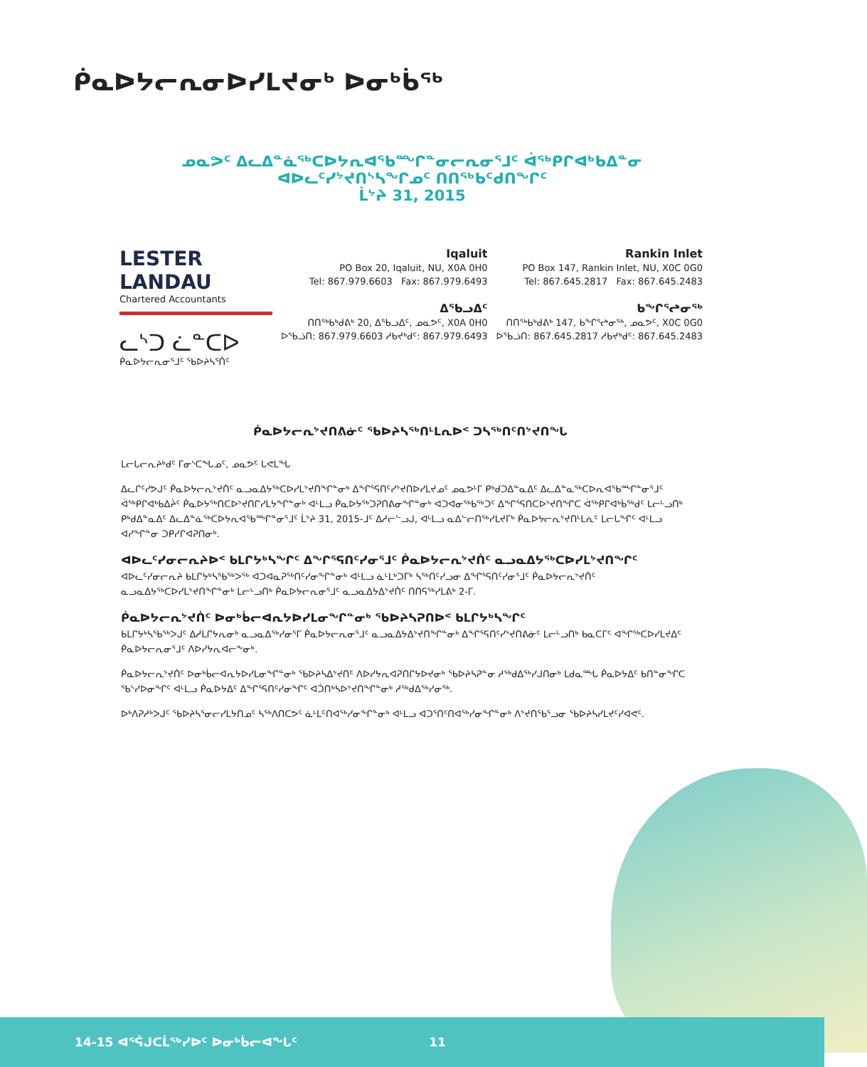ᑮᓇᐅᔭᓕᕆᓂᐅᓯᒪᔪᓂᒃ ᐅᓂᒃᑳᖅ
ᓄᓇᕗᑦ ᐃᓚᐃᓐᓈᖅᑕᐅᔭᕆᐊᖃᙱᓐᓂᓕᕆᓂᕐᒧᑦ ᐋᖅᑭᒋᐊᒃᑲᐃᓐᓂ
ᐊᐅᓚᑦᓯᔾᔪᑎᔅᓴᖏᓄᑦ ᑎᑎᖅᑲᑦᑯᑎᖏᑦ
ᒫᔾᔨ 31, 2015
LESTER LANDAU
Chartered Accountants
ᓚᔅᑐ ᓛᓐᑕᐅ
ᑮᓇᐅᔭᓕᕆᓂᕐᒧᑦ ᖃᐅᔨᓴᕐᑏᑦ
Iqaluit
PO Box 20, Iqaluit, NU, X0A 0H0
Tel: 867.979.6603 Fax: 867.979.6493
ᐃᖃᓗᐃᑦ
ᑎᑎᖅᑲᒃᑯᕕᒃ 20, ᐃᖃᓗᐃᑦ, ᓄᓇᕗᑦ, X0A 0H0
ᐅᖃᓘᑎ: 867.979.6603 ᓱᑲᔪᒃᑯᑦ: 867.979.6493
Rankin Inlet
PO Box 147, Rankin Inlet, NU, X0C 0G0
Tel: 867.645.2817 Fax: 867.645.2483
ᑲᖏᕐᖠᓂᖅ
ᑎᑎᖅᑲᒃᑯᕕᒃ 147, ᑲᖏᕐᖠᓂᖅ, ᓄᓇᕗᑦ, X0C 0G0
ᐅᖃᓘᑎ: 867.645.2817 ᓱᑲᔪᒃᑯᑦ: 867.645.2483
ᑮᓇᐅᔭᓕᕆᔾᔪᑎᕕᓃᑦ ᖃᐅᔨᓴᖅᑎᒻᒪᕆᐅᑉ ᑐᓴᖅᑎᑦᑎᔾᔪᑎᖓ
ᒪᓕᒐᓕᕆᔨᒃᑯᑦ ᒥᓂᔅᑕᖓᓄᑦ, ᓄᓇᕗᑦ ᒐᕙᒪᖓ
ᐃᓚᒋᑦᓯᕗᒍᑦ ᑮᓇᐅᔭᓕᕆᔾᔪᑏᑦ ᓇᓗᓇᐃᔭᖅᑕᐅᓯᒪᔾᔪᑎᖏᓐᓂᒃ ᐃᖏᕐᕋᑎᑦᓯᔾᔪᑎᐅᓯᒪᔪᓄᑦ ᓄᓇᕗᒻᒥ ᑭᒃᑯᑐᐃᓐᓇᐃᑦ ᐃᓚᐃᓐᓇᖅᑕᐅᕆᐊᖃᙱᓐᓂᕐᒧᑦ ᐋᖅᑭᒋᐊᒃᑲᐃᔩᑦ ᑮᓇᐅᔭᖅᑎᑕᐅᔾᔪᑎᒋᓯᒪᔭᖏᓐᓂᒃ ᐊᒻᒪᓗ ᑮᓇᐅᔭᖅᑐᕈᑎᕕᓂᖏᓐᓂᒃ ᐊᑐᐊᓂᖅᑲᖅᑐᑦ ᐃᖏᕐᕋᑎᑕᐅᔾᔪᑎᖏᑕ ᐋᖅᑭᒋᐊᒃᑳᖅᑯᑦ ᒪᓕᒡᓗᑎᒃ ᑭᒃᑯᐃᓐᓇᐃᑦ ᐃᓚᐃᓐᓈᖅᑕᐅᔭᕆᐊᖃᙱᓐᓂᕐᒧᑦ ᒫᔾᔨ 31, 2015-ᒧᑦ ᐃᓱᓕᓪᓗᒍ, ᐊᒻᒪᓗ ᓇᐃᓪᓕᑎᖅᓯᒪᔪᒥᒃ ᑮᓇᐅᔭᓕᕆᔾᔪᑎᒻᒪᕇᑦ ᒪᓕᒐᖏᑦ ᐊᒻᒪᓗ ᐊᓯᖏᓐᓂ ᑐᑭᓯᒋᐊᕈᑎᓂᒃ.
ᐊᐅᓚᑦᓯᓂᓕᕆᔨᐅᑉ ᑲᒪᒋᔭᒃᓴᖏᑦ ᐃᖏᕐᕋᑎᑦᓯᓂᕐᒧᑦ ᑮᓇᐅᔭᓕᕆᔾᔪᑏᑦ ᓇᓗᓇᐃᔭᖅᑕᐅᓯᒪᔾᔪᑎᖏᑦ
ᐊᐅᓚᑦᓯᓂᓕᕆᔨ ᑲᒪᒋᔭᒃᓴᖃᖅᐳᖅ ᐊᑐᐊᓇᕈᖅᑎᑦᓯᓂᖏᓐᓂᒃ ᐊᒻᒪᓗ ᓈᒻᒪᒃᑐᒥᒃ ᓴᖅᑎᑦᓯᓗᓂ ᐃᖏᕐᕋᑎᑦᓯᓂᕐᒧᑦ ᑮᓇᐅᔭᓕᕆᔾᔪᑏᑦ ᓇᓗᓇᐃᔭᖅᑕᐅᓯᒪᔾᔪᑎᖏᓐᓂᒃ ᒪᓕᒡᓗᑎᒃ ᑮᓇᐅᔭᓕᕆᓂᕐᒧᑦ ᓇᓗᓇᐃᔭᐃᔾᔪᑏᑦ ᑎᑎᕋᖅᓯᒪᕕᒃ 2-ᒥ.
ᑮᓇᐅᔭᓕᕆᔾᔪᑏᑦ ᐅᓂᒃᑳᓕᐊᕆᔭᐅᓯᒪᓂᖏᓐᓂᒃ ᖃᐅᔨᓴᕈᑎᐅᑉ ᑲᒪᒋᔭᒃᓴᖏᑦ
ᑲᒪᒋᔭᒃᓴᖃᖅᐳᒍᑦ ᐃᓱᒪᒋᔭᕆᓂᒃ ᓇᓗᓇᐃᖅᓯᓂᕐᒥ ᑮᓇᐅᔭᓕᕆᓂᕐᒧᑦ ᓇᓗᓇᐃᔭᐃᔾᔪᑎᖏᓐᓂᒃ ᐃᖏᕐᕋᑎᑦᓯᔾᔪᑎᕕᓃᑦ ᒪᓕᒡᓗᑎᒃ ᑲᓇᑕᒥᑦ ᐊᖏᖅᑕᐅᓯᒪᔪᐃᑦ ᑮᓇᐅᔭᓕᕆᓂᕐᒧᑦ ᐱᐅᓯᔭᕆᐊᓕᖕᓂᒃ.
ᑮᓇᐅᔭᓕᕆᔾᔪᑏᑦ ᐅᓂᒃᑳᓕᐊᕆᔭᐅᓯᒪᓂᖏᓐᓂᒃ ᖃᐅᔨᓴᐃᔾᔪᑎᑦ ᐱᐅᓯᔭᕆᐊᕈᑎᒋᔭᐅᔪᓂᒃ ᖃᐅᔨᓴᕈᓐᓂ ᓱᖅᑯᐃᖅᓯᒍᑎᓂᒃ ᒪᑯᓇᙵ ᑮᓇᐅᔭᐃᑦ ᑲᑎᓐᓂᖏᑕ ᖃᔅᓯᐅᓂᖏᑦ ᐊᒻᒪᓗ ᑮᓇᐅᔭᐃᑦ ᐃᖏᕐᕋᑎᑦᓯᓂᖏᑦ ᐊᑑᑎᒃᓴᐅᔾᔪᑎᖏᓐᓂᒃ ᓱᖅᑯᐃᖅᓯᓂᖅ.
ᐅᒃᐱᕈᓱᒃᐳᒍᑦ ᖃᐅᔨᓴᕐᓂᓕᓯᒪᔭᑎᓄᑦ ᓴᖅᐱᑎᑕᕗᑦ ᓈᒻᒪᑦᑎᐊᖅᓯᓂᖏᓐᓂᒃ ᐊᒻᒪᓗ ᐊᑐᕐᑎᑦᑎᐊᖅᓯᓂᖏᓐᓂᒃ ᐱᔾᔪᑎᖃᕐᓗᓂ ᖃᐅᔨᓴᓯᒪᔪᑦᓯᐊᕙᑦ.
14-15 ᐊᕐᕌᒍᑕᒫᖅᓯᐅᑦ ᐅᓂᒃᑳᓕᐊᖓᑦ 11